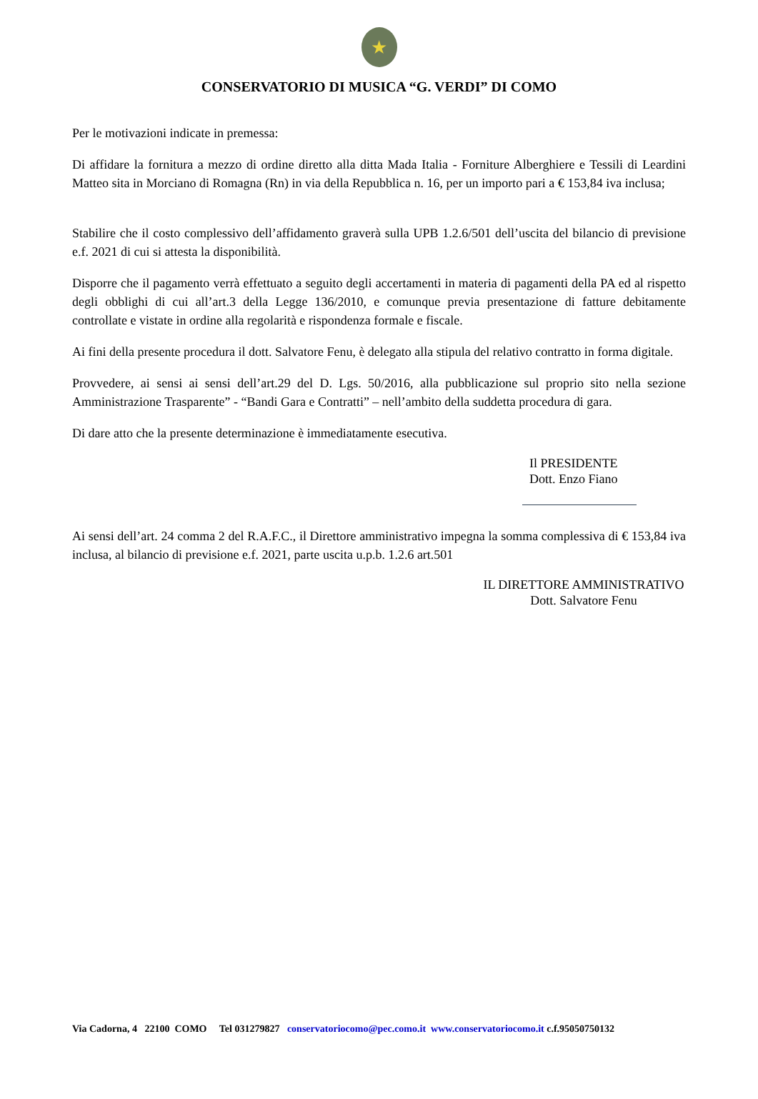★
CONSERVATORIO DI MUSICA “G. VERDI” DI COMO
Per le motivazioni indicate in premessa:
Di affidare la fornitura a mezzo di ordine diretto alla ditta Mada Italia - Forniture Alberghiere e Tessili di Leardini Matteo sita in Morciano di Romagna (Rn) in via della Repubblica n. 16, per un importo pari a € 153,84 iva inclusa;
Stabilire che il costo complessivo dell’affidamento graverà sulla UPB 1.2.6/501 dell’uscita del bilancio di previsione e.f. 2021 di cui si attesta la disponibilità.
Disporre che il pagamento verrà effettuato a seguito degli accertamenti in materia di pagamenti della PA ed al rispetto degli obblighi di cui all’art.3 della Legge 136/2010, e comunque previa presentazione di fatture debitamente controllate e vistate in ordine alla regolarità e rispondenza formale e fiscale.
Ai fini della presente procedura il dott. Salvatore Fenu, è delegato alla stipula del relativo contratto in forma digitale.
Provvedere, ai sensi ai sensi dell’art.29 del D. Lgs. 50/2016, alla pubblicazione sul proprio sito nella sezione Amministrazione Trasparente” - “Bandi Gara e Contratti” – nell’ambito della suddetta procedura di gara.
Di dare atto che la presente determinazione è immediatamente esecutiva.
Il PRESIDENTE
Dott. Enzo Fiano
Ai sensi dell’art. 24 comma 2 del R.A.F.C., il Direttore amministrativo impegna la somma complessiva di € 153,84 iva inclusa, al bilancio di previsione e.f. 2021, parte uscita u.p.b. 1.2.6 art.501
IL DIRETTORE AMMINISTRATIVO
Dott. Salvatore Fenu
Via Cadorna, 4 22100 COMO Tel 031279827 conservatoriocomo@pec.como.it www.conservatoriocomo.it c.f.95050750132